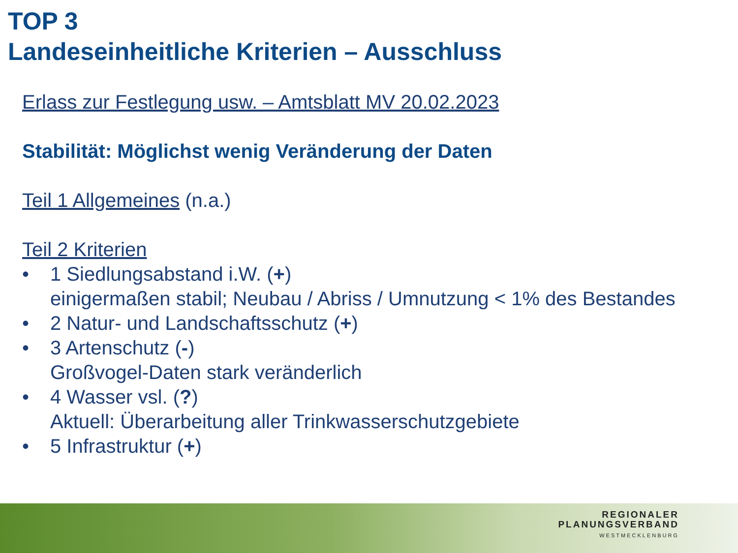TOP 3
Landeseinheitliche Kriterien – Ausschluss
Erlass zur Festlegung usw. – Amtsblatt MV 20.02.2023
Stabilität: Möglichst wenig Veränderung der Daten
Teil 1 Allgemeines (n.a.)
Teil 2 Kriterien
• 1 Siedlungsabstand i.W. (+)
einigermaßen stabil; Neubau / Abriss / Umnutzung < 1% des Bestandes
• 2 Natur- und Landschaftsschutz (+)
• 3 Artenschutz (-)
Großvogel-Daten stark veränderlich
• 4 Wasser vsl. (?)
Aktuell: Überarbeitung aller Trinkwasserschutzgebiete
• 5 Infrastruktur (+)
REGIONALER
PLANUNGSVERBAND
WESTMECKLENBURG